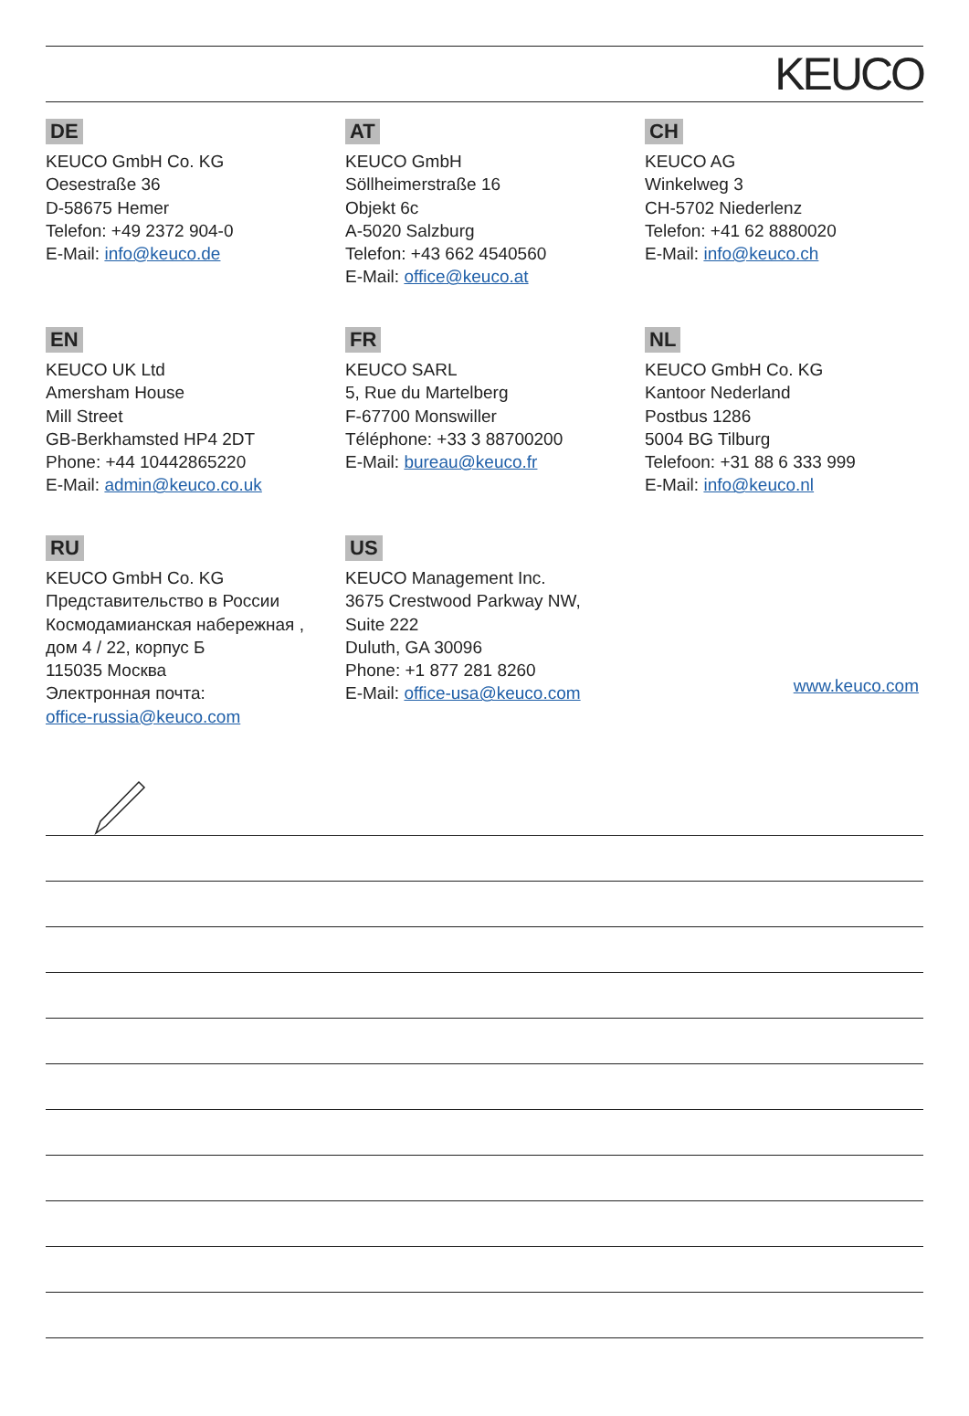KEUCO
DE
KEUCO GmbH Co. KG
Oesestraße 36
D-58675 Hemer
Telefon: +49 2372 904-0
E-Mail: info@keuco.de
AT
KEUCO GmbH
Söllheimerstraße 16
Objekt 6c
A-5020 Salzburg
Telefon: +43 662 4540560
E-Mail: office@keuco.at
CH
KEUCO AG
Winkelweg 3
CH-5702 Niederlenz
Telefon: +41 62 8880020
E-Mail: info@keuco.ch
EN
KEUCO UK Ltd
Amersham House
Mill Street
GB-Berkhamsted HP4 2DT
Phone: +44 10442865220
E-Mail: admin@keuco.co.uk
FR
KEUCO SARL
5, Rue du Martelberg
F-67700 Monswiller
Téléphone: +33 3 88700200
E-Mail: bureau@keuco.fr
NL
KEUCO GmbH Co. KG
Kantoor Nederland
Postbus 1286
5004 BG Tilburg
Telefoon: +31 88 6 333 999
E-Mail: info@keuco.nl
RU
KEUCO GmbH Co. KG
Представительство в России
Космодамианская набережная ,
дом 4 / 22, корпус Б
115035 Москва
Электронная почта:
office-russia@keuco.com
US
KEUCO Management Inc.
3675 Crestwood Parkway NW,
Suite 222
Duluth, GA 30096
Phone: +1 877 281 8260
E-Mail: office-usa@keuco.com
www.keuco.com